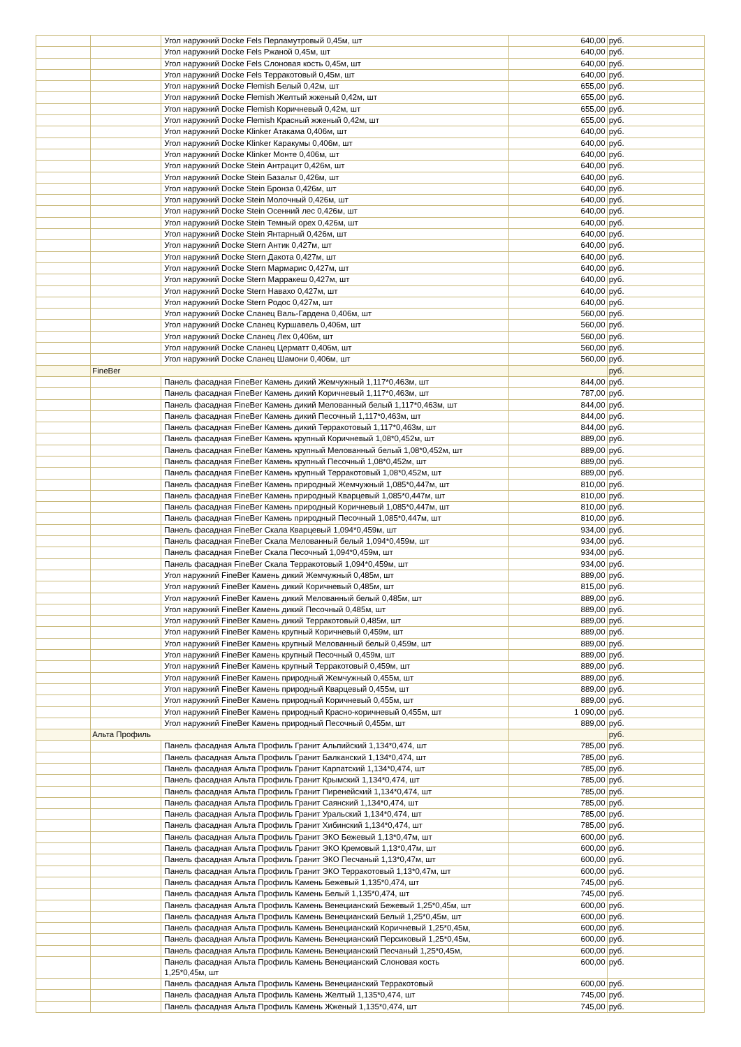| | | Угол наружний Docke Fels Перламутровый 0,45м, шт | 640,00 | руб. |
| | | Угол наружний Docke Fels Ржаной 0,45м, шт | 640,00 | руб. |
| | | Угол наружний Docke Fels Слоновая кость 0,45м, шт | 640,00 | руб. |
| | | Угол наружний Docke Fels Терракотовый 0,45м, шт | 640,00 | руб. |
| | | Угол наружний Docke Flemish Белый 0,42м, шт | 655,00 | руб. |
| | | Угол наружний Docke Flemish Желтый жженый 0,42м, шт | 655,00 | руб. |
| | | Угол наружний Docke Flemish Коричневый 0,42м, шт | 655,00 | руб. |
| | | Угол наружний Docke Flemish Красный жженый 0,42м, шт | 655,00 | руб. |
| | | Угол наружний Docke Klinker Атакама 0,406м, шт | 640,00 | руб. |
| | | Угол наружний Docke Klinker Каракумы 0,406м, шт | 640,00 | руб. |
| | | Угол наружний Docke Klinker Монте 0,406м, шт | 640,00 | руб. |
| | | Угол наружний Docke Stein Антрацит 0,426м, шт | 640,00 | руб. |
| | | Угол наружний Docke Stein Базальт 0,426м, шт | 640,00 | руб. |
| | | Угол наружний Docke Stein Бронза 0,426м, шт | 640,00 | руб. |
| | | Угол наружний Docke Stein Молочный 0,426м, шт | 640,00 | руб. |
| | | Угол наружний Docke Stein Осенний лес 0,426м, шт | 640,00 | руб. |
| | | Угол наружний Docke Stein Темный орех 0,426м, шт | 640,00 | руб. |
| | | Угол наружний Docke Stein Янтарный 0,426м, шт | 640,00 | руб. |
| | | Угол наружний Docke Stern Антик 0,427м, шт | 640,00 | руб. |
| | | Угол наружний Docke Stern Дакота 0,427м, шт | 640,00 | руб. |
| | | Угол наружний Docke Stern Мармарис 0,427м, шт | 640,00 | руб. |
| | | Угол наружний Docke Stern Марракеш 0,427м, шт | 640,00 | руб. |
| | | Угол наружний Docke Stern Навахо 0,427м, шт | 640,00 | руб. |
| | | Угол наружний Docke Stern Родос 0,427м, шт | 640,00 | руб. |
| | | Угол наружний Docke Сланец Валь-Гардена 0,406м, шт | 560,00 | руб. |
| | | Угол наружний Docke Сланец Куршавель 0,406м, шт | 560,00 | руб. |
| | | Угол наружний Docke Сланец Лех 0,406м, шт | 560,00 | руб. |
| | | Угол наружний Docke Сланец Церматт 0,406м, шт | 560,00 | руб. |
| | | Угол наружний Docke Сланец Шамони 0,406м, шт | 560,00 | руб. |
| | FineBer | | | руб. |
| | | Панель фасадная FineBer Камень дикий Жемчужный 1,117*0,463м, шт | 844,00 | руб. |
| | | Панель фасадная FineBer Камень дикий Коричневый 1,117*0,463м, шт | 787,00 | руб. |
| | | Панель фасадная FineBer Камень дикий Мелованный белый 1,117*0,463м, шт | 844,00 | руб. |
| | | Панель фасадная FineBer Камень дикий Песочный 1,117*0,463м, шт | 844,00 | руб. |
| | | Панель фасадная FineBer Камень дикий Терракотовый 1,117*0,463м, шт | 844,00 | руб. |
| | | Панель фасадная FineBer Камень крупный Коричневый 1,08*0,452м, шт | 889,00 | руб. |
| | | Панель фасадная FineBer Камень крупный Мелованный белый 1,08*0,452м, шт | 889,00 | руб. |
| | | Панель фасадная FineBer Камень крупный Песочный 1,08*0,452м, шт | 889,00 | руб. |
| | | Панель фасадная FineBer Камень крупный Терракотовый 1,08*0,452м, шт | 889,00 | руб. |
| | | Панель фасадная FineBer Камень природный Жемчужный 1,085*0,447м, шт | 810,00 | руб. |
| | | Панель фасадная FineBer Камень природный Кварцевый 1,085*0,447м, шт | 810,00 | руб. |
| | | Панель фасадная FineBer Камень природный Коричневый 1,085*0,447м, шт | 810,00 | руб. |
| | | Панель фасадная FineBer Камень природный Песочный 1,085*0,447м, шт | 810,00 | руб. |
| | | Панель фасадная FineBer Скала Кварцевый 1,094*0,459м, шт | 934,00 | руб. |
| | | Панель фасадная FineBer Скала Мелованный белый 1,094*0,459м, шт | 934,00 | руб. |
| | | Панель фасадная FineBer Скала Песочный 1,094*0,459м, шт | 934,00 | руб. |
| | | Панель фасадная FineBer Скала Терракотовый 1,094*0,459м, шт | 934,00 | руб. |
| | | Угол наружний FineBer Камень дикий Жемчужный 0,485м, шт | 889,00 | руб. |
| | | Угол наружний FineBer Камень дикий Коричневый 0,485м, шт | 815,00 | руб. |
| | | Угол наружний FineBer Камень дикий Мелованный белый 0,485м, шт | 889,00 | руб. |
| | | Угол наружний FineBer Камень дикий Песочный 0,485м, шт | 889,00 | руб. |
| | | Угол наружний FineBer Камень дикий Терракотовый 0,485м, шт | 889,00 | руб. |
| | | Угол наружний FineBer Камень крупный Коричневый 0,459м, шт | 889,00 | руб. |
| | | Угол наружний FineBer Камень крупный Мелованный белый 0,459м, шт | 889,00 | руб. |
| | | Угол наружний FineBer Камень крупный Песочный 0,459м, шт | 889,00 | руб. |
| | | Угол наружний FineBer Камень крупный Терракотовый 0,459м, шт | 889,00 | руб. |
| | | Угол наружний FineBer Камень природный Жемчужный 0,455м, шт | 889,00 | руб. |
| | | Угол наружний FineBer Камень природный Кварцевый 0,455м, шт | 889,00 | руб. |
| | | Угол наружний FineBer Камень природный Коричневый 0,455м, шт | 889,00 | руб. |
| | | Угол наружний FineBer Камень природный Красно-коричневый 0,455м, шт | 1 090,00 | руб. |
| | | Угол наружний FineBer Камень природный Песочный 0,455м, шт | 889,00 | руб. |
| | Альта Профиль | | | руб. |
| | | Панель фасадная Альта Профиль Гранит Альпийский 1,134*0,474, шт | 785,00 | руб. |
| | | Панель фасадная Альта Профиль Гранит Балканский 1,134*0,474, шт | 785,00 | руб. |
| | | Панель фасадная Альта Профиль Гранит Карпатский 1,134*0,474, шт | 785,00 | руб. |
| | | Панель фасадная Альта Профиль Гранит Крымский 1,134*0,474, шт | 785,00 | руб. |
| | | Панель фасадная Альта Профиль Гранит Пиренейский 1,134*0,474, шт | 785,00 | руб. |
| | | Панель фасадная Альта Профиль Гранит Саянский 1,134*0,474, шт | 785,00 | руб. |
| | | Панель фасадная Альта Профиль Гранит Уральский 1,134*0,474, шт | 785,00 | руб. |
| | | Панель фасадная Альта Профиль Гранит Хибинский 1,134*0,474, шт | 785,00 | руб. |
| | | Панель фасадная Альта Профиль Гранит ЭКО Бежевый 1,13*0,47м, шт | 600,00 | руб. |
| | | Панель фасадная Альта Профиль Гранит ЭКО Кремовый 1,13*0,47м, шт | 600,00 | руб. |
| | | Панель фасадная Альта Профиль Гранит ЭКО Песчаный 1,13*0,47м, шт | 600,00 | руб. |
| | | Панель фасадная Альта Профиль Гранит ЭКО Терракотовый 1,13*0,47м, шт | 600,00 | руб. |
| | | Панель фасадная Альта Профиль Камень Бежевый 1,135*0,474, шт | 745,00 | руб. |
| | | Панель фасадная Альта Профиль Камень Белый 1,135*0,474, шт | 745,00 | руб. |
| | | Панель фасадная Альта Профиль Камень Венецианский Бежевый 1,25*0,45м, шт | 600,00 | руб. |
| | | Панель фасадная Альта Профиль Камень Венецианский Белый 1,25*0,45м, шт | 600,00 | руб. |
| | | Панель фасадная Альта Профиль Камень Венецианский Коричневый 1,25*0,45м, | 600,00 | руб. |
| | | Панель фасадная Альта Профиль Камень Венецианский Персиковый 1,25*0,45м, | 600,00 | руб. |
| | | Панель фасадная Альта Профиль Камень Венецианский Песчаный 1,25*0,45м, | 600,00 | руб. |
| | | Панель фасадная Альта Профиль Камень Венецианский Слоновая кость 1,25*0,45м, шт | 600,00 | руб. |
| | | Панель фасадная Альта Профиль Камень Венецианский Терракотовый | 600,00 | руб. |
| | | Панель фасадная Альта Профиль Камень Желтый 1,135*0,474, шт | 745,00 | руб. |
| | | Панель фасадная Альта Профиль Камень Жженый 1,135*0,474, шт | 745,00 | руб. |